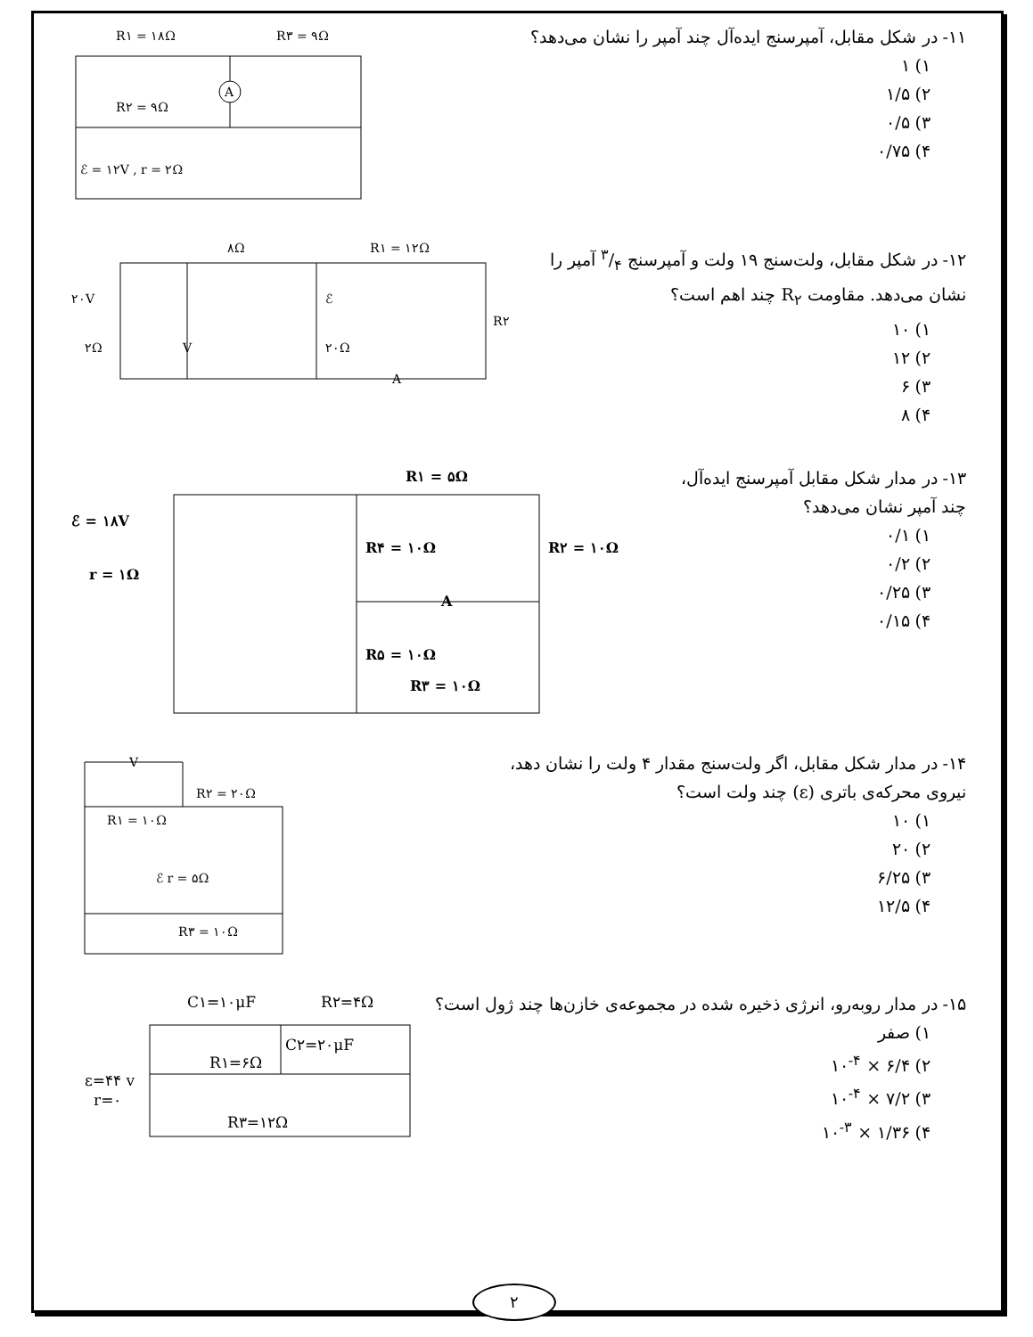۱۱- در شکل مقابل، آمپرسنج ایده‌آل چند آمپر را نشان می‌دهد؟
۱) ۱
۲) ۱/۵
۳) ۰/۵
۴) ۰/۷۵
R۱ = ۱۸Ω
R۳ = ۹Ω
R۲ = ۹Ω
ℰ = ۱۲V , r = ۲Ω
A
۱۲- در شکل مقابل، ولت‌سنج ۱۹ ولت و آمپرسنج ۳/۴ آمپر را
نشان می‌دهد. مقاومت R<sub>۲</sub> چند اهم است؟
۱) ۱۰
۲) ۱۲
۳) ۶
۴) ۸
۸Ω
R۱ = ۱۲Ω
۲۰V
۲Ω
۲۰Ω
ℰ
R۲
V
A
۱۳- در مدار شکل مقابل آمپرسنج ایده‌آل،
چند آمپر نشان می‌دهد؟
۱) ۰/۱
۲) ۰/۲
۳) ۰/۲۵
۴) ۰/۱۵
R۱ = ۵Ω
ℰ = ۱۸V
r = ۱Ω
R۴ = ۱۰Ω
R۲ = ۱۰Ω
A
R۵ = ۱۰Ω
R۳ = ۱۰Ω
۱۴- در مدار شکل مقابل، اگر ولت‌سنج مقدار ۴ ولت را نشان دهد،
نیروی محرکه‌ی باتری (ε) چند ولت است؟
۱) ۱۰
۲) ۲۰
۳) ۶/۲۵
۴) ۱۲/۵
V
R۲ = ۲۰Ω
R۱ = ۱۰Ω
ℰ r = ۵Ω
R۳ = ۱۰Ω
۱۵- در مدار روبه‌رو، انرژی ذخیره شده در مجموعه‌ی خازن‌ها چند ژول است؟
۱) صفر
۲) ۶/۴ × ۱۰<sup>-۴</sup>
۳) ۷/۲ × ۱۰<sup>-۴</sup>
۴) ۱/۳۶ × ۱۰<sup>-۳</sup>
C۱=۱۰μF
R۲=۴Ω
R۱=۶Ω
C۲=۲۰μF
ε=۴۴ v
r=۰
R۳=۱۲Ω
۲